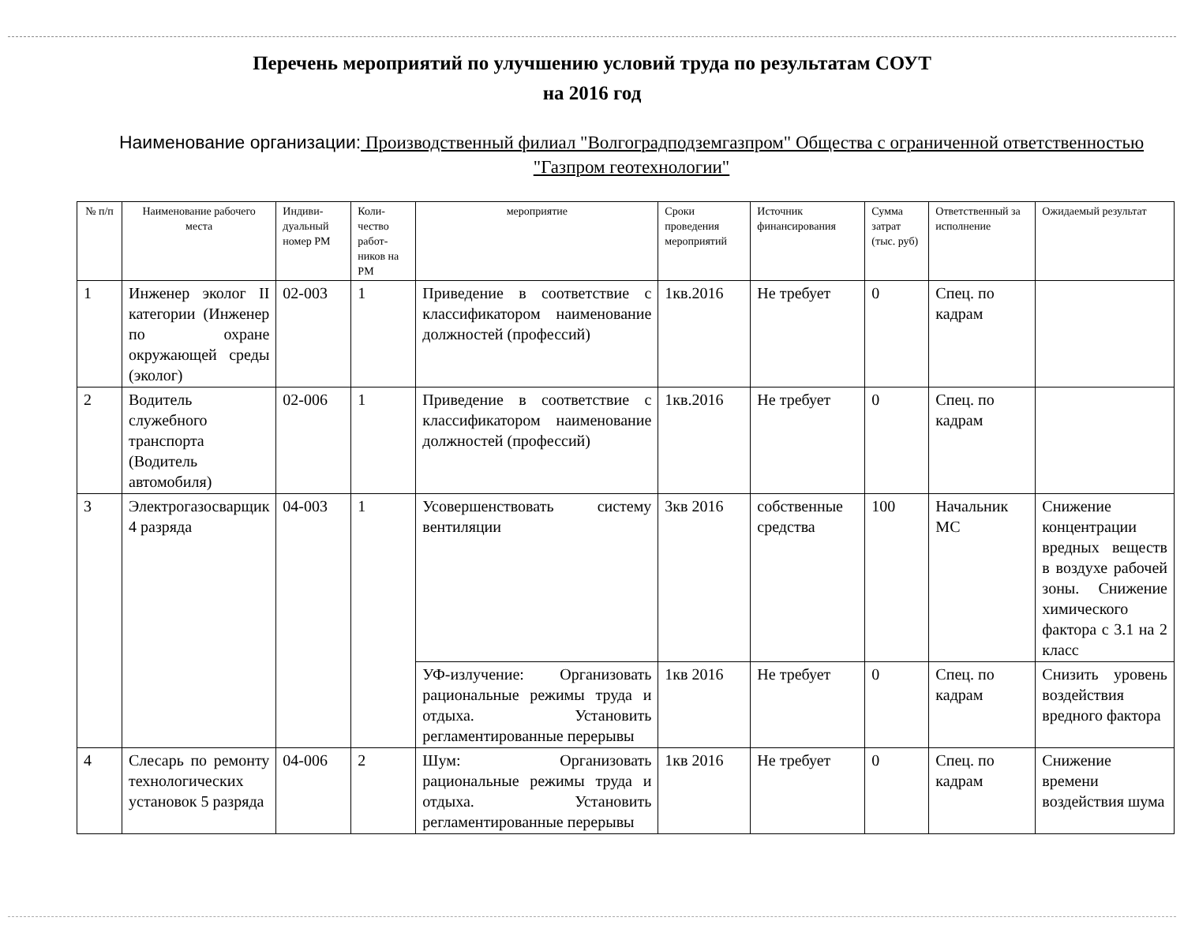Перечень мероприятий по улучшению условий труда по результатам СОУТ
на 2016 год
Наименование организации: Производственный филиал "Волгоградподземгазпром" Общества с ограниченной ответственностью "Газпром геотехнологии"
| № п/п | Наименование рабочего места | Индиви-дуальный номер РМ | Коли-чество работ-ников на РМ | мероприятие | Сроки проведения мероприятий | Источник финансирования | Сумма затрат (тыс. руб) | Ответственный за исполнение | Ожидаемый результат |
| --- | --- | --- | --- | --- | --- | --- | --- | --- | --- |
| 1 | Инженер эколог II категории (Инженер по охране окружающей среды (эколог) | 02-003 | 1 | Приведение в соответствие с классификатором наименование должностей (профессий) | 1кв.2016 | Не требует | 0 | Спец. по кадрам | |
| 2 | Водитель служебного транспорта (Водитель автомобиля) | 02-006 | 1 | Приведение в соответствие с классификатором наименование должностей (профессий) | 1кв.2016 | Не требует | 0 | Спец. по кадрам | |
| 3 | Электрогазосварщик 4 разряда | 04-003 | 1 | Усовершенствовать систему вентиляции | 3кв 2016 | собственные средства | 100 | Начальник МС | Снижение концентрации вредных веществ в воздухе рабочей зоны. Снижение химического фактора с 3.1 на 2 класс |
| | | | | УФ-излучение: Организовать рациональные режимы труда и отдыха. Установить регламентированные перерывы | 1кв 2016 | Не требует | 0 | Спец. по кадрам | Снизить уровень воздействия вредного фактора |
| 4 | Слесарь по ремонту технологических установок 5 разряда | 04-006 | 2 | Шум: Организовать рациональные режимы труда и отдыха. Установить регламентированные перерывы | 1кв 2016 | Не требует | 0 | Спец. по кадрам | Снижение времени воздействия шума |